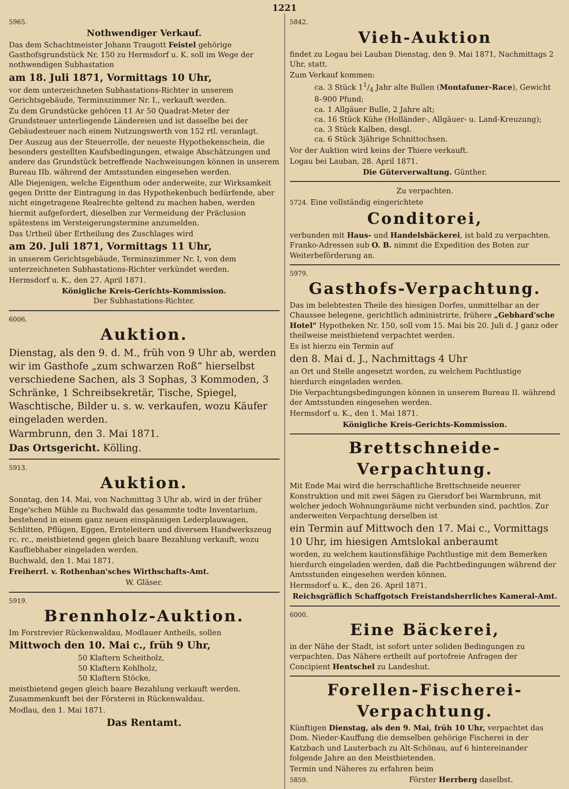1221
5965.
Nothwendiger Verkauf.
Das dem Schachtmeister Johann Traugott Feistel gehörige Gasthofsgrundstück Nr. 150 zu Hermsdorf u. K. soll im Wege der nothwendigen Subhastation
am 18. Juli 1871, Vormittags 10 Uhr,
vor dem unterzeichneten Subhastations-Richter in unserem Gerichtsgebäude, Terminszimmer Nr. I., verkauft werden.
Zu dem Grundstücke gehören 11 Ar 50 Quadrat-Meter der Grundsteuer unterliegende Ländereien und ist dasselbe bei der Gebäudesteuer nach einem Nutzungswerth von 152 rtl. veranlagt.
Der Auszug aus der Steuerrolle, der neueste Hypothekenschein, die besonders gestellten Kaufsbedingungen, etwaige Abschätzungen und andere das Grundstück betreffende Nachweisungen können in unserem Bureau IIb. während der Amtsstunden eingesehen werden.
Alle Diejenigen, welche Eigenthum oder anderweite, zur Wirksamkeit gegen Dritte der Eintragung in das Hypothekenbuch bedürfende, aber nicht eingetragene Realrechte geltend zu machen haben, werden hiermit aufgefordert, dieselben zur Vermeidung der Präclusion spätestens im Versteigerungstermine anzumelden.
Das Urtheil über Ertheilung des Zuschlages wird
am 20. Juli 1871, Vormittags 11 Uhr,
in unserem Gerichtsgebäude, Terminszimmer Nr. I, von dem unterzeichneten Subhastations-Richter verkündet werden.
Hermsdorf u. K., den 27. April 1871.
Königliche Kreis-Gerichts-Kommission.
Der Subhastations-Richter.
6006.
Auktion.
Dienstag, als den 9. d. M., früh von 9 Uhr ab, werden wir im Gasthofe „zum schwarzen Roß“ hierselbst verschiedene Sachen, als 3 Sophas, 3 Kommoden, 3 Schränke, 1 Schreibsekretär, Tische, Spiegel, Waschtische, Bilder u. s. w. verkaufen, wozu Käufer eingeladen werden.
Warmbrunn, den 3. Mai 1871.
Das Ortsgericht. Kölling.
5913.
Auktion.
Sonntag, den 14. Mai, von Nachmittag 3 Uhr ab, wird in der früher Enge'schen Mühle zu Buchwald das gesammte todte Inventarium, bestehend in einem ganz neuen einspännigen Lederplauwagen, Schlitten, Pflügen, Eggen, Ernteleitern und diversem Handwerkszeug rc. rc., meistbietend gegen gleich baare Bezahlung verkauft, wozu Kaufliebhaber eingeladen werden.
Buchwald, den 1. Mai 1871.
Freiherrl. v. Rothenhan'sches Wirthschafts-Amt.
W. Gläser.
5919.
Brennholz-Auktion.
Im Forstrevier Rückenwaldau, Modlauer Antheils, sollen
Mittwoch den 10. Mai c., früh 9 Uhr,
50 Klaftern Scheitholz,
50 Klaftern Kohlholz,
50 Klaftern Stöcke,
meistbietend gegen gleich baare Bezahlung verkauft werden. Zusammenkunft bei der Försterei in Rückenwaldau.
Modlau, den 1. Mai 1871.
Das Rentamt.
5842.
Vieh-Auktion
findet zu Logau bei Lauban Dienstag, den 9. Mai 1871, Nachmittags 2 Uhr, statt.
Zum Verkauf kommen:
ca. 3 Stück 11/4 Jahr alte Bullen (Montafuner-Race), Gewicht 8–900 Pfund;
ca. 1 Allgäuer Bulle, 2 Jahre alt;
ca. 16 Stück Kühe (Holländer-, Allgäuer- u. Land-Kreuzung);
ca. 3 Stück Kalben, desgl.
ca. 6 Stück 3jährige Schnittochsen.
Vor der Auktion wird keins der Thiere verkauft.
Logau bei Lauban, 28. April 1871.
Die Güterverwaltung. Günther.
Zu verpachten.
5724. Eine vollständig eingerichtete
Conditorei,
verbunden mit Haus- und Handelsbäckerei, ist bald zu verpachten. Franko-Adressen sub O. B. nimmt die Expedition des Boten zur Weiterbeförderung an.
5979.
Gasthofs-Verpachtung.
Das im belebtesten Theile des hiesigen Dorfes, unmittelbar an der Chaussee belegene, gerichtlich administrirte, frühere „Gebhard'sche Hotel“ Hypotheken Nr. 150, soll vom 15. Mai bis 20. Juli d. J ganz oder theilweise meistbietend verpachtet werden.
Es ist hierzu ein Termin auf
den 8. Mai d. J., Nachmittags 4 Uhr
an Ort und Stelle angesetzt worden, zu welchem Pachtlustige hierdurch eingeladen werden.
Die Verpachtungsbedingungen können in unserem Bureau II. während der Amtsstunden eingesehen werden.
Hermsdorf u. K., den 1. Mai 1871.
Königliche Kreis-Gerichts-Kommission.
Brettschneide-Verpachtung.
Mit Ende Mai wird die herrschaftliche Brettschneide neuerer Konstruktion und mit zwei Sägen zu Giersdorf bei Warmbrunn, mit welcher jedoch Wohnungsräume nicht verbunden sind, pachtlos. Zur anderweiten Verpachtung derselben ist
ein Termin auf Mittwoch den 17. Mai c., Vormittags 10 Uhr, im hiesigen Amtslokal anberaumt
worden, zu welchem kautionsfähige Pachtlustige mit dem Bemerken hierdurch eingeladen werden, daß die Pachtbedingungen während der Amtsstunden eingesehen werden können.
Hermsdorf u. K., den 26. April 1871.
Reichsgräflich Schaffgotsch Freistandsherrliches Kameral-Amt.
6000.
Eine Bäckerei,
in der Nähe der Stadt, ist sofort unter soliden Bedingungen zu verpachten. Das Nähere ertheilt auf portofreie Anfragen der Concipient Hentschel zu Landeshut.
Forellen-Fischerei-Verpachtung.
Künftigen Dienstag, als den 9. Mai, früh 10 Uhr, verpachtet das Dom. Nieder-Kauffung die demselben gehörige Fischerei in der Katzbach und Lauterbach zu Alt-Schönau, auf 6 hintereinander folgende Jahre an den Meistbietenden.
Termin und Näheres zu erfahren beim
5859. Förster Herrberg daselbst.